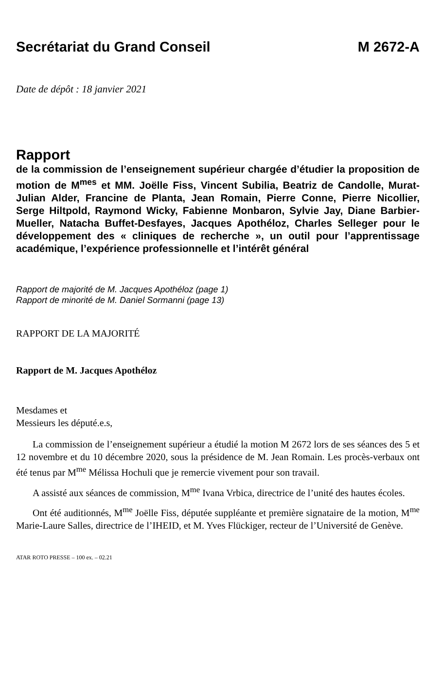Secrétariat du Grand Conseil M 2672-A
Date de dépôt : 18 janvier 2021
Rapport
de la commission de l’enseignement supérieur chargée d’étudier la proposition de motion de M<sup>mes</sup> et MM. Joëlle Fiss, Vincent Subilia, Beatriz de Candolle, Murat-Julian Alder, Francine de Planta, Jean Romain, Pierre Conne, Pierre Nicollier, Serge Hiltpold, Raymond Wicky, Fabienne Monbaron, Sylvie Jay, Diane Barbier-Mueller, Natacha Buffet-Desfayes, Jacques Apothéloz, Charles Selleger pour le développement des « cliniques de recherche », un outil pour l’apprentissage académique, l’expérience professionnelle et l’intérêt général
Rapport de majorité de M. Jacques Apothéloz (page 1)
Rapport de minorité de M. Daniel Sormanni (page 13)
RAPPORT DE LA MAJORITÉ
Rapport de M. Jacques Apothéloz
Mesdames et
Messieurs les député.e.s,
La commission de l’enseignement supérieur a étudié la motion M 2672 lors de ses séances des 5 et 12 novembre et du 10 décembre 2020, sous la présidence de M. Jean Romain. Les procès-verbaux ont été tenus par M<sup>me</sup> Mélissa Hochuli que je remercie vivement pour son travail.
A assisté aux séances de commission, M<sup>me</sup> Ivana Vrbica, directrice de l’unité des hautes écoles.
Ont été auditionnés, M<sup>me</sup> Joëlle Fiss, députée suppléante et première signataire de la motion, M<sup>me</sup> Marie-Laure Salles, directrice de l’IHEID, et M. Yves Flückiger, recteur de l’Université de Genève.
ATAR ROTO PRESSE – 100 ex. – 02.21